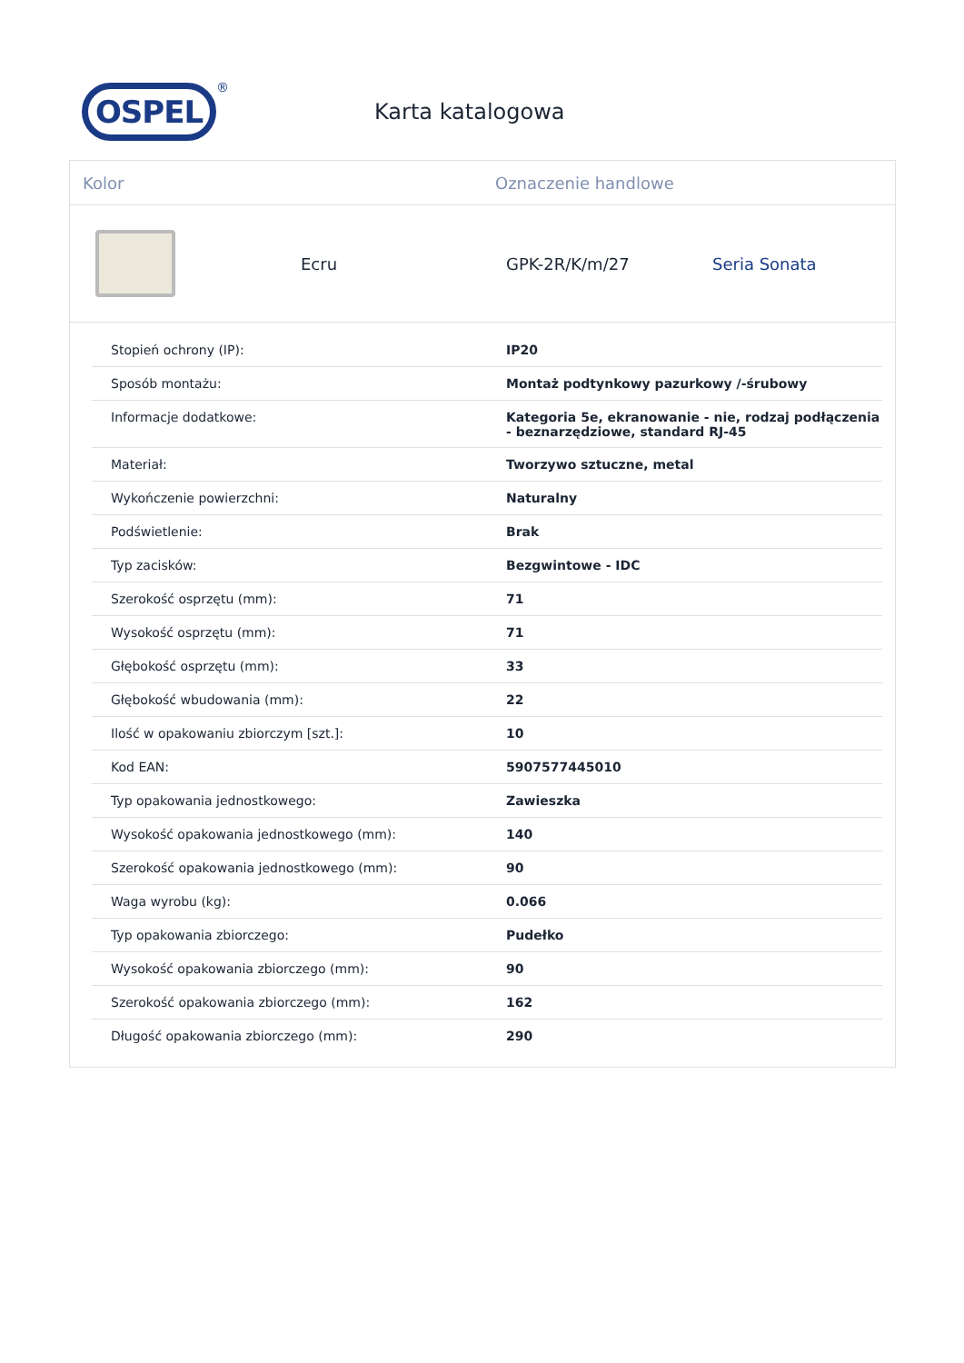OSPEL
®
Karta katalogowa
Kolor Oznaczenie handlowe
Ecru GPK-2R/K/m/27 Seria Sonata
| Stopień ochrony (IP): | IP20 |
| Sposób montażu: | Montaż podtynkowy pazurkowy /-śrubowy |
| Informacje dodatkowe: | Kategoria 5e, ekranowanie - nie, rodzaj podłączenia - beznarzędziowe, standard RJ-45 |
| Materiał: | Tworzywo sztuczne, metal |
| Wykończenie powierzchni: | Naturalny |
| Podświetlenie: | Brak |
| Typ zacisków: | Bezgwintowe - IDC |
| Szerokość osprzętu (mm): | 71 |
| Wysokość osprzętu (mm): | 71 |
| Głębokość osprzętu (mm): | 33 |
| Głębokość wbudowania (mm): | 22 |
| Ilość w opakowaniu zbiorczym [szt.]: | 10 |
| Kod EAN: | 5907577445010 |
| Typ opakowania jednostkowego: | Zawieszka |
| Wysokość opakowania jednostkowego (mm): | 140 |
| Szerokość opakowania jednostkowego (mm): | 90 |
| Waga wyrobu (kg): | 0.066 |
| Typ opakowania zbiorczego: | Pudełko |
| Wysokość opakowania zbiorczego (mm): | 90 |
| Szerokość opakowania zbiorczego (mm): | 162 |
| Długość opakowania zbiorczego (mm): | 290 |